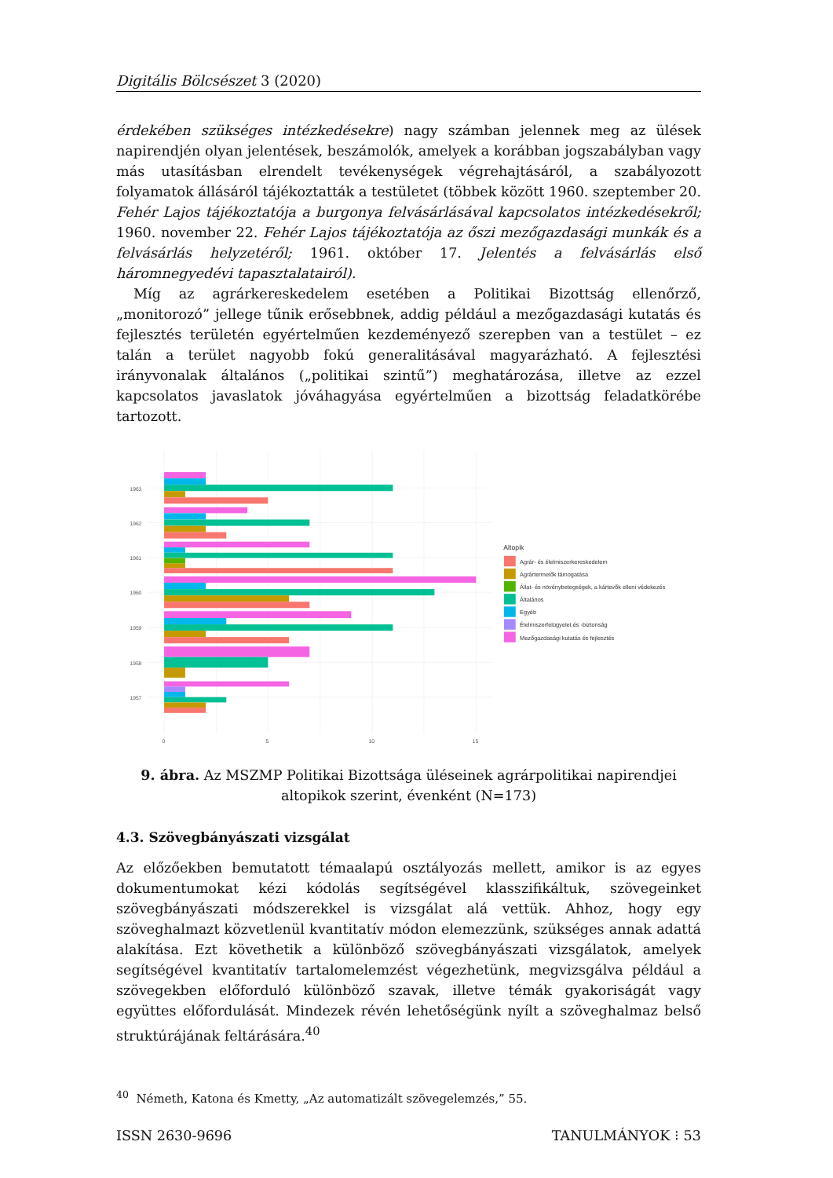Digitális Bölcsészet 3 (2020)
érdekében szükséges intézkedésekre) nagy számban jelennek meg az ülések napirendjén olyan jelentések, beszámolók, amelyek a korábban jogszabályban vagy más utasításban elrendelt tevékenységek végrehajtásáról, a szabályozott folyamatok állásáról tájékoztatták a testületet (többek között 1960. szeptember 20. Fehér Lajos tájékoztatója a burgonya felvásárlásával kapcsolatos intézkedésekről; 1960. november 22. Fehér Lajos tájékoztatója az őszi mezőgazdasági munkák és a felvásárlás helyzetéről; 1961. október 17. Jelentés a felvásárlás első háromnegyedévi tapasztalatairól).
Míg az agrárkereskedelem esetében a Politikai Bizottság ellenőrző, „monitorozó” jellege tűnik erősebbnek, addig például a mezőgazdasági kutatás és fejlesztés területén egyértelműen kezdeményező szerepben van a testület – ez talán a terület nagyobb fokú generalitásával magyarázható. A fejlesztési irányvonalak általános („politikai szintű”) meghatározása, illetve az ezzel kapcsolatos javaslatok jóváhagyása egyértelműen a bizottság feladatkörébe tartozott.
1963
1962
1961
1960
1959
1958
1957
0
5
10
15
Altopik
Agrár- és élelmiszerkereskedelem
Agrártermelők támogatása
Állat- és növénybetegségek, a kártevők elleni védekezés
Általános
Egyéb
Élelmiszerfelügyelet és -biztonság
Mezőgazdasági kutatás és fejlesztés
9. ábra. Az MSZMP Politikai Bizottsága üléseinek agrárpolitikai napirendjei altopikok szerint, évenként (N=173)
4.3. Szövegbányászati vizsgálat
Az előzőekben bemutatott témaalapú osztályozás mellett, amikor is az egyes dokumentumokat kézi kódolás segítségével klasszifikáltuk, szövegeinket szövegbányászati módszerekkel is vizsgálat alá vettük. Ahhoz, hogy egy szöveghalmazt közvetlenül kvantitatív módon elemezzünk, szükséges annak adattá alakítása. Ezt követhetik a különböző szövegbányászati vizsgálatok, amelyek segítségével kvantitatív tartalomelemzést végezhetünk, megvizsgálva például a szövegekben előforduló különböző szavak, illetve témák gyakoriságát vagy együttes előfordulását. Mindezek révén lehetőségünk nyílt a szöveghalmaz belső struktúrájának feltárására.<sup>40</sup>
<sup>40</sup> Németh, Katona és Kmetty, „Az automatizált szövegelemzés,” 55.
ISSN 2630-9696 TANULMÁNYOK ⁝ 53